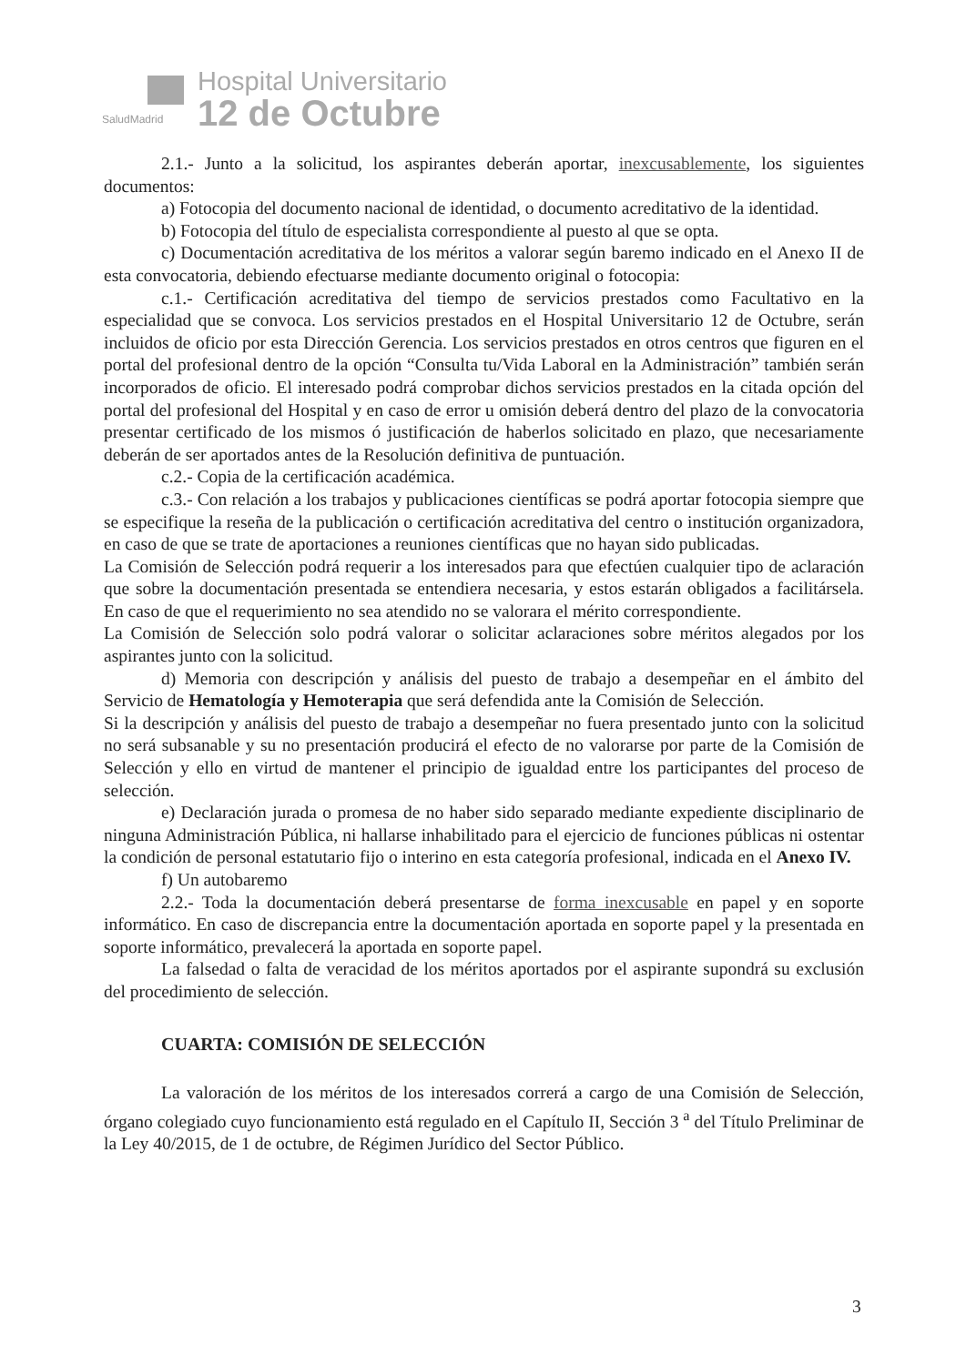SaludMadrid
Hospital Universitario
12 de Octubre
2.1.- Junto a la solicitud, los aspirantes deberán aportar, inexcusablemente, los siguientes documentos:
a) Fotocopia del documento nacional de identidad, o documento acreditativo de la identidad.
b) Fotocopia del título de especialista correspondiente al puesto al que se opta.
c) Documentación acreditativa de los méritos a valorar según baremo indicado en el Anexo II de esta convocatoria, debiendo efectuarse mediante documento original o fotocopia:
c.1.- Certificación acreditativa del tiempo de servicios prestados como Facultativo en la especialidad que se convoca. Los servicios prestados en el Hospital Universitario 12 de Octubre, serán incluidos de oficio por esta Dirección Gerencia. Los servicios prestados en otros centros que figuren en el portal del profesional dentro de la opción “Consulta tu/Vida Laboral en la Administración” también serán incorporados de oficio. El interesado podrá comprobar dichos servicios prestados en la citada opción del portal del profesional del Hospital y en caso de error u omisión deberá dentro del plazo de la convocatoria presentar certificado de los mismos ó justificación de haberlos solicitado en plazo, que necesariamente deberán de ser aportados antes de la Resolución definitiva de puntuación.
c.2.- Copia de la certificación académica.
c.3.- Con relación a los trabajos y publicaciones científicas se podrá aportar fotocopia siempre que se especifique la reseña de la publicación o certificación acreditativa del centro o institución organizadora, en caso de que se trate de aportaciones a reuniones científicas que no hayan sido publicadas.
La Comisión de Selección podrá requerir a los interesados para que efectúen cualquier tipo de aclaración que sobre la documentación presentada se entendiera necesaria, y estos estarán obligados a facilitársela. En caso de que el requerimiento no sea atendido no se valorara el mérito correspondiente.
La Comisión de Selección solo podrá valorar o solicitar aclaraciones sobre méritos alegados por los aspirantes junto con la solicitud.
d) Memoria con descripción y análisis del puesto de trabajo a desempeñar en el ámbito del Servicio de Hematología y Hemoterapia que será defendida ante la Comisión de Selección.
Si la descripción y análisis del puesto de trabajo a desempeñar no fuera presentado junto con la solicitud no será subsanable y su no presentación producirá el efecto de no valorarse por parte de la Comisión de Selección y ello en virtud de mantener el principio de igualdad entre los participantes del proceso de selección.
e) Declaración jurada o promesa de no haber sido separado mediante expediente disciplinario de ninguna Administración Pública, ni hallarse inhabilitado para el ejercicio de funciones públicas ni ostentar la condición de personal estatutario fijo o interino en esta categoría profesional, indicada en el Anexo IV.
f) Un autobaremo
2.2.- Toda la documentación deberá presentarse de forma inexcusable en papel y en soporte informático. En caso de discrepancia entre la documentación aportada en soporte papel y la presentada en soporte informático, prevalecerá la aportada en soporte papel.
La falsedad o falta de veracidad de los méritos aportados por el aspirante supondrá su exclusión del procedimiento de selección.
CUARTA: COMISIÓN DE SELECCIÓN
La valoración de los méritos de los interesados correrá a cargo de una Comisión de Selección, órgano colegiado cuyo funcionamiento está regulado en el Capítulo II, Sección 3 <sup>a</sup> del Título Preliminar de la Ley 40/2015, de 1 de octubre, de Régimen Jurídico del Sector Público.
3